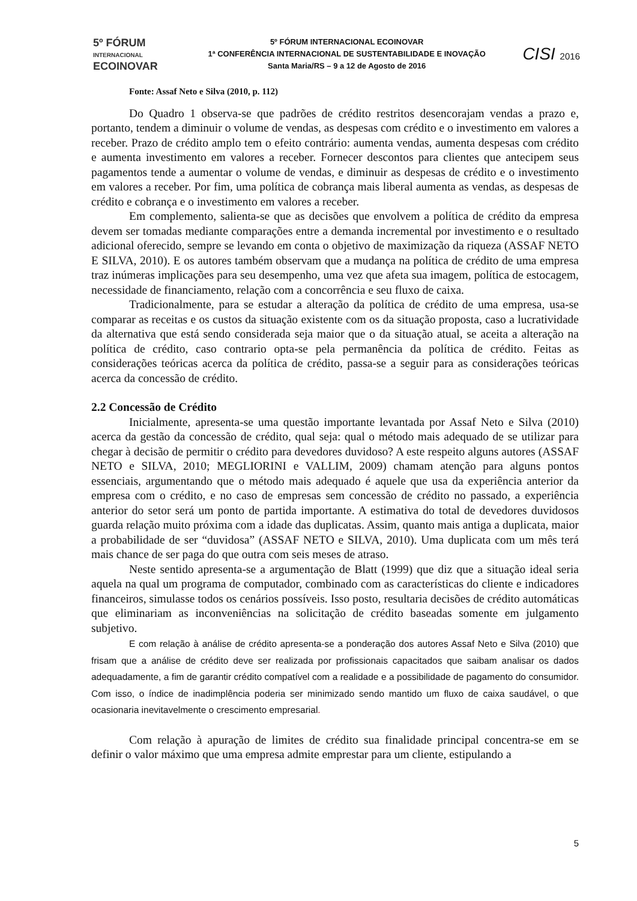5º FÓRUM
INTERNACIONAL
ECOINOVAR
5º FÓRUM INTERNACIONAL ECOINOVAR
1ª CONFERÊNCIA INTERNACIONAL DE SUSTENTABILIDADE E INOVAÇÃO
Santa Maria/RS – 9 a 12 de Agosto de 2016
CISI 2016
Fonte: Assaf Neto e Silva (2010, p. 112)
Do Quadro 1 observa-se que padrões de crédito restritos desencorajam vendas a prazo e, portanto, tendem a diminuir o volume de vendas, as despesas com crédito e o investimento em valores a receber. Prazo de crédito amplo tem o efeito contrário: aumenta vendas, aumenta despesas com crédito e aumenta investimento em valores a receber. Fornecer descontos para clientes que antecipem seus pagamentos tende a aumentar o volume de vendas, e diminuir as despesas de crédito e o investimento em valores a receber. Por fim, uma política de cobrança mais liberal aumenta as vendas, as despesas de crédito e cobrança e o investimento em valores a receber.
Em complemento, salienta-se que as decisões que envolvem a política de crédito da empresa devem ser tomadas mediante comparações entre a demanda incremental por investimento e o resultado adicional oferecido, sempre se levando em conta o objetivo de maximização da riqueza (ASSAF NETO E SILVA, 2010). E os autores também observam que a mudança na política de crédito de uma empresa traz inúmeras implicações para seu desempenho, uma vez que afeta sua imagem, política de estocagem, necessidade de financiamento, relação com a concorrência e seu fluxo de caixa.
Tradicionalmente, para se estudar a alteração da política de crédito de uma empresa, usa-se comparar as receitas e os custos da situação existente com os da situação proposta, caso a lucratividade da alternativa que está sendo considerada seja maior que o da situação atual, se aceita a alteração na política de crédito, caso contrario opta-se pela permanência da política de crédito. Feitas as considerações teóricas acerca da política de crédito, passa-se a seguir para as considerações teóricas acerca da concessão de crédito.
2.2 Concessão de Crédito
Inicialmente, apresenta-se uma questão importante levantada por Assaf Neto e Silva (2010) acerca da gestão da concessão de crédito, qual seja: qual o método mais adequado de se utilizar para chegar à decisão de permitir o crédito para devedores duvidoso? A este respeito alguns autores (ASSAF NETO e SILVA, 2010; MEGLIORINI e VALLIM, 2009) chamam atenção para alguns pontos essenciais, argumentando que o método mais adequado é aquele que usa da experiência anterior da empresa com o crédito, e no caso de empresas sem concessão de crédito no passado, a experiência anterior do setor será um ponto de partida importante. A estimativa do total de devedores duvidosos guarda relação muito próxima com a idade das duplicatas. Assim, quanto mais antiga a duplicata, maior a probabilidade de ser “duvidosa” (ASSAF NETO e SILVA, 2010). Uma duplicata com um mês terá mais chance de ser paga do que outra com seis meses de atraso.
Neste sentido apresenta-se a argumentação de Blatt (1999) que diz que a situação ideal seria aquela na qual um programa de computador, combinado com as características do cliente e indicadores financeiros, simulasse todos os cenários possíveis. Isso posto, resultaria decisões de crédito automáticas que eliminariam as inconveniências na solicitação de crédito baseadas somente em julgamento subjetivo.
E com relação à análise de crédito apresenta-se a ponderação dos autores Assaf Neto e Silva (2010) que frisam que a análise de crédito deve ser realizada por profissionais capacitados que saibam analisar os dados adequadamente, a fim de garantir crédito compatível com a realidade e a possibilidade de pagamento do consumidor. Com isso, o índice de inadimplência poderia ser minimizado sendo mantido um fluxo de caixa saudável, o que ocasionaria inevitavelmente o crescimento empresarial.
Com relação à apuração de limites de crédito sua finalidade principal concentra-se em se definir o valor máximo que uma empresa admite emprestar para um cliente, estipulando a
5